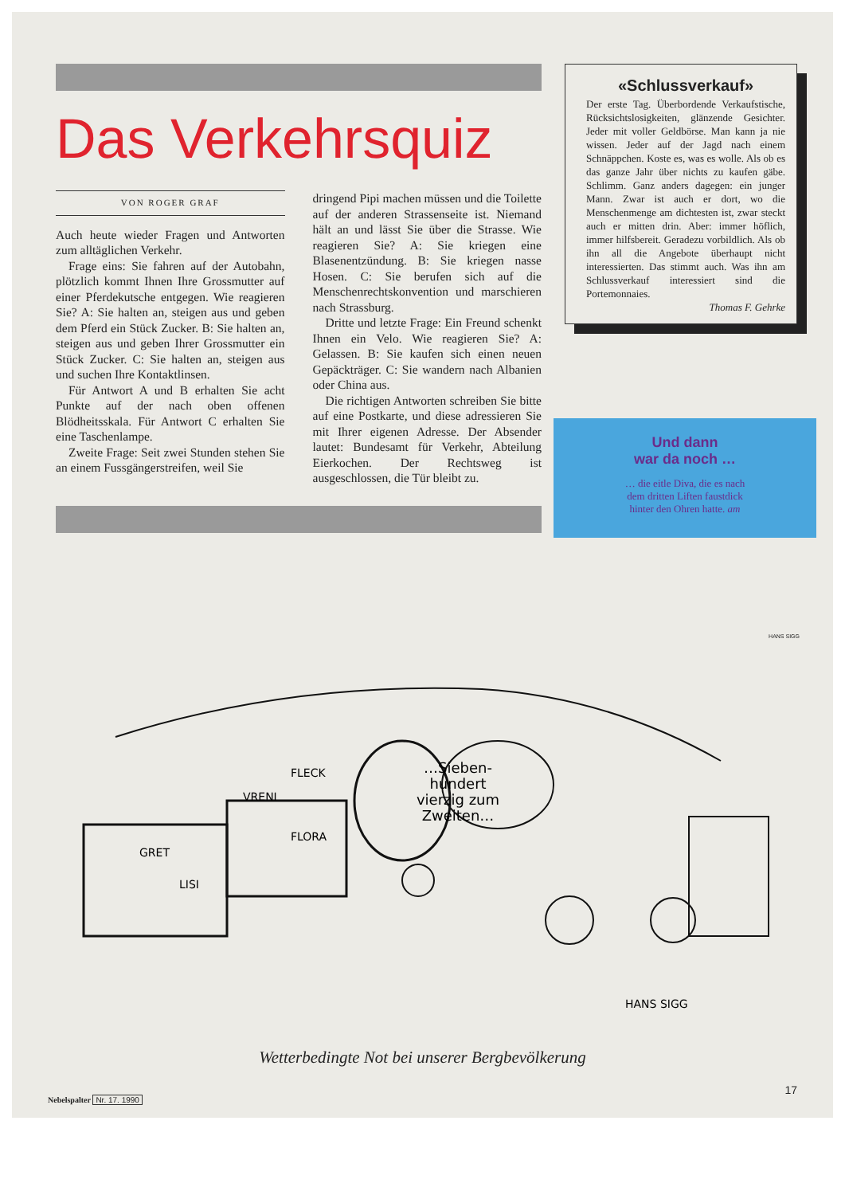Das Verkehrsquiz
VON ROGER GRAF
Auch heute wieder Fragen und Antworten zum alltäglichen Verkehr.
Frage eins: Sie fahren auf der Autobahn, plötzlich kommt Ihnen Ihre Grossmutter auf einer Pferdekutsche entgegen. Wie reagieren Sie? A: Sie halten an, steigen aus und geben dem Pferd ein Stück Zucker. B: Sie halten an, steigen aus und geben Ihrer Grossmutter ein Stück Zucker. C: Sie halten an, steigen aus und suchen Ihre Kontaktlinsen.
Für Antwort A und B erhalten Sie acht Punkte auf der nach oben offenen Blödheitsskala. Für Antwort C erhalten Sie eine Taschenlampe.
Zweite Frage: Seit zwei Stunden stehen Sie an einem Fussgängerstreifen, weil Sie
dringend Pipi machen müssen und die Toilette auf der anderen Strassenseite ist. Niemand hält an und lässt Sie über die Strasse. Wie reagieren Sie? A: Sie kriegen eine Blasenentzündung. B: Sie kriegen nasse Hosen. C: Sie berufen sich auf die Menschenrechtskonvention und marschieren nach Strassburg.
Dritte und letzte Frage: Ein Freund schenkt Ihnen ein Velo. Wie reagieren Sie? A: Gelassen. B: Sie kaufen sich einen neuen Gepäckträger. C: Sie wandern nach Albanien oder China aus.
Die richtigen Antworten schreiben Sie bitte auf eine Postkarte, und diese adressieren Sie mit Ihrer eigenen Adresse. Der Absender lautet: Bundesamt für Verkehr, Abteilung Eierkochen. Der Rechtsweg ist ausgeschlossen, die Tür bleibt zu.
«Schlussverkauf»
Der erste Tag. Überbordende Verkaufstische, Rücksichtslosigkeiten, glänzende Gesichter. Jeder mit voller Geldbörse. Man kann ja nie wissen. Jeder auf der Jagd nach einem Schnäppchen. Koste es, was es wolle. Als ob es das ganze Jahr über nichts zu kaufen gäbe. Schlimm. Ganz anders dagegen: ein junger Mann. Zwar ist auch er dort, wo die Menschenmenge am dichtesten ist, zwar steckt auch er mitten drin. Aber: immer höflich, immer hilfsbereit. Geradezu vorbildlich. Als ob ihn all die Angebote überhaupt nicht interessierten. Das stimmt auch. Was ihn am Schlussverkauf interessiert sind die Portemonnaies.
Thomas F. Gehrke
Und dann
war da noch …
… die eitle Diva, die es nach
dem dritten Liften faustdick
hinter den Ohren hatte. am
…Sieben-
hundert
vierzig zum
Zweiten…
GRET
LISI
VRENI
FLECK
FLORA
HANS SIGG
HANS SIGG
Wetterbedingte Not bei unserer Bergbevölkerung
17
Nebelspalter Nr. 17. 1990